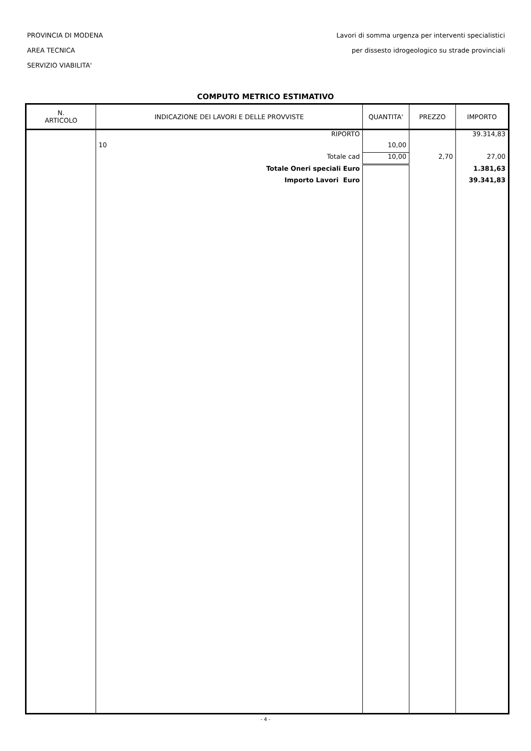PROVINCIA DI MODENA
AREA TECNICA
SERVIZIO VIABILITA'
Lavori di somma urgenza per interventi specialistici
per dissesto idrogeologico su strade provinciali
COMPUTO METRICO ESTIMATIVO
| N. ARTICOLO | INDICAZIONE DEI LAVORI E DELLE PROVVISTE | QUANTITA' | PREZZO | IMPORTO |
| --- | --- | --- | --- | --- |
| | RIPORTO | | | 39.314,83 |
| | 10 | 10,00 | | |
| | Totale cad | 10,00 | 2,70 | 27,00 |
| | Totale Oneri speciali Euro | | | 1.381,63 |
| | Importo Lavori Euro | | | 39.341,83 |
- 4 -